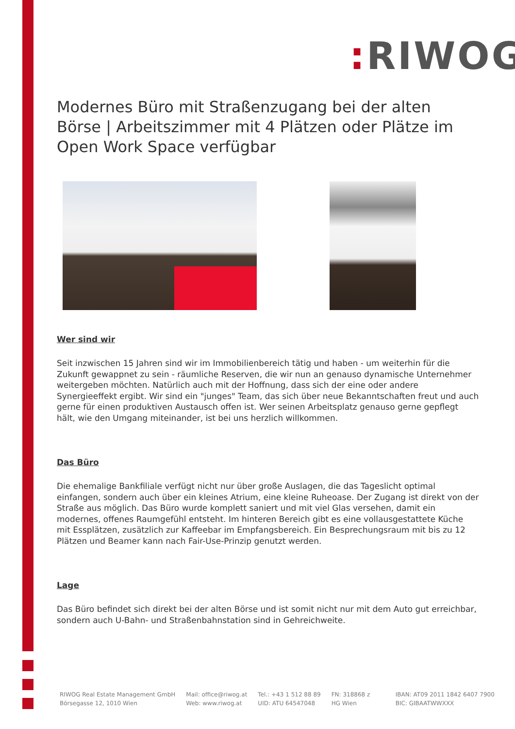: RIWOG
Modernes Büro mit Straßenzugang bei der alten Börse | Arbeitszimmer mit 4 Plätzen oder Plätze im Open Work Space verfügbar
Wer sind wir
Seit inzwischen 15 Jahren sind wir im Immobilienbereich tätig und haben - um weiterhin für die Zukunft gewappnet zu sein - räumliche Reserven, die wir nun an genauso dynamische Unternehmer weitergeben möchten. Natürlich auch mit der Hoffnung, dass sich der eine oder andere Synergieeffekt ergibt. Wir sind ein "junges" Team, das sich über neue Bekanntschaften freut und auch gerne für einen produktiven Austausch offen ist. Wer seinen Arbeitsplatz genauso gerne gepflegt hält, wie den Umgang miteinander, ist bei uns herzlich willkommen.
Das Büro
Die ehemalige Bankfiliale verfügt nicht nur über große Auslagen, die das Tageslicht optimal einfangen, sondern auch über ein kleines Atrium, eine kleine Ruheoase. Der Zugang ist direkt von der Straße aus möglich. Das Büro wurde komplett saniert und mit viel Glas versehen, damit ein modernes, offenes Raumgefühl entsteht. Im hinteren Bereich gibt es eine vollausgestattete Küche mit Essplätzen, zusätzlich zur Kaffeebar im Empfangsbereich. Ein Besprechungsraum mit bis zu 12 Plätzen und Beamer kann nach Fair-Use-Prinzip genutzt werden.
Lage
Das Büro befindet sich direkt bei der alten Börse und ist somit nicht nur mit dem Auto gut erreichbar, sondern auch U-Bahn- und Straßenbahnstation sind in Gehreichweite.
RIWOG Real Estate Management GmbH
Börsegasse 12, 1010 Wien
Mail: office@riwog.at
Web: www.riwog.at
Tel.: +43 1 512 88 89
UID: ATU 64547048
FN: 318868 z
HG Wien
IBAN: AT09 2011 1842 6407 7900
BIC: GIBAATWWXXX